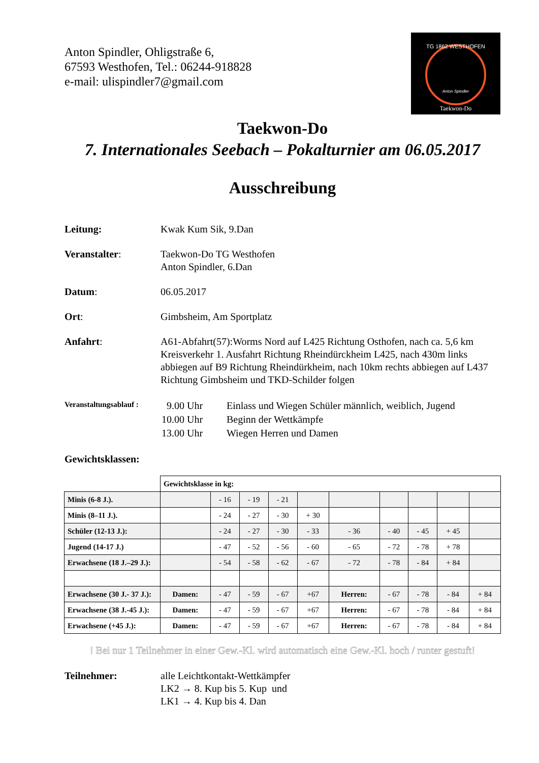Anton Spindler, Ohligstraße 6,
67593 Westhofen, Tel.: 06244-918828
e-mail: ulispindler7@gmail.com
TG 1862 WESTHOFEN
Anton Spindler
Taekwon-Do
Taekwon-Do
7. Internationales Seebach – Pokalturnier am 06.05.2017
Ausschreibung
Leitung: Kwak Kum Sik, 9.Dan
Veranstalter: Taekwon-Do TG Westhofen
Anton Spindler, 6.Dan
Datum: 06.05.2017
Ort: Gimbsheim, Am Sportplatz
Anfahrt: A61-Abfahrt(57):Worms Nord auf L425 Richtung Osthofen, nach ca. 5,6 km Kreisverkehr 1. Ausfahrt Richtung Rheindürckheim L425, nach 430m links abbiegen auf B9 Richtung Rheindürkheim, nach 10km rechts abbiegen auf L437 Richtung Gimbsheim und TKD-Schilder folgen
Veranstaltungsablauf :
| 9.00 Uhr | Einlass und Wiegen Schüler männlich, weiblich, Jugend |
| 10.00 Uhr | Beginn der Wettkämpfe |
| 13.00 Uhr | Wiegen Herren und Damen |
Gewichtsklassen:
| | Gewichtsklasse in kg: | | | | | | | | | |
| Minis (6-8 J.). | | - 16 | - 19 | - 21 | | | | | | |
| Minis (8–11 J.). | | - 24 | - 27 | - 30 | + 30 | | | | | |
| Schüler (12-13 J.): | | - 24 | - 27 | - 30 | - 33 | - 36 | - 40 | - 45 | + 45 | |
| Jugend (14-17 J.) | | - 47 | - 52 | - 56 | - 60 | - 65 | - 72 | - 78 | + 78 | |
| Erwachsene (18 J.–29 J.): | | - 54 | - 58 | - 62 | - 67 | - 72 | - 78 | - 84 | + 84 | |
| Erwachsene (30 J.- 37 J.): | Damen: | - 47 | - 59 | - 67 | +67 | Herren: | - 67 | - 78 | - 84 | + 84 |
| Erwachsene (38 J.-45 J.): | Damen: | - 47 | - 59 | - 67 | +67 | Herren: | - 67 | - 78 | - 84 | + 84 |
| Erwachsene (+45 J.): | Damen: | - 47 | - 59 | - 67 | +67 | Herren: | - 67 | - 78 | - 84 | + 84 |
! Bei nur 1 Teilnehmer in einer Gew.-Kl. wird automatisch eine Gew.-Kl. hoch / runter gestuft!
Teilnehmer: alle Leichtkontakt-Wettkämpfer
LK2 → 8. Kup bis 5. Kup und
LK1 → 4. Kup bis 4. Dan